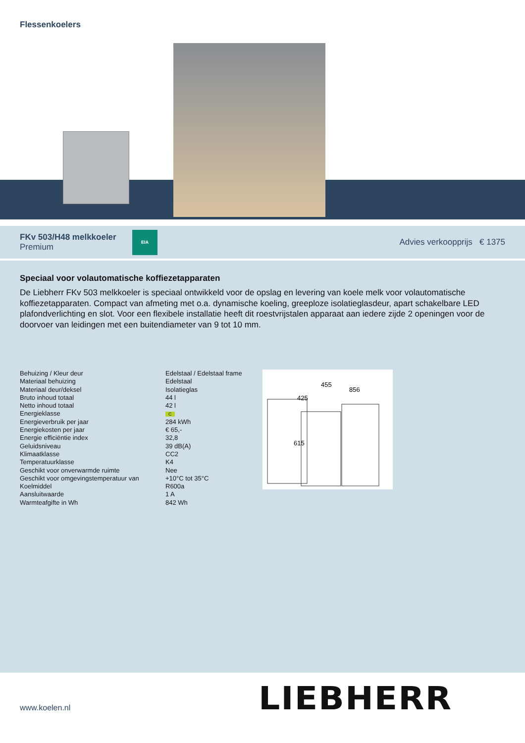Flessenkoelers
FKv 503/H48 melkkoeler
Premium
EIA
Advies verkoopprijs € 1375
Speciaal voor volautomatische koffiezetapparaten
De Liebherr FKv 503 melkkoeler is speciaal ontwikkeld voor de opslag en levering van koele melk voor volautomatische koffiezetapparaten. Compact van afmeting met o.a. dynamische koeling, greeploze isolatieglasdeur, apart schakelbare LED plafondverlichting en slot. Voor een flexibele installatie heeft dit roestvrijstalen apparaat aan iedere zijde 2 openingen voor de doorvoer van leidingen met een buitendiameter van 9 tot 10 mm.
| Behuizing / Kleur deur | Edelstaal / Edelstaal frame |
| Materiaal behuizing | Edelstaal |
| Materiaal deur/deksel | Isolatieglas |
| Bruto inhoud totaal | 44 l |
| Netto inhoud totaal | 42 l |
| Energieklasse | C |
| Energieverbruik per jaar | 284 kWh |
| Energiekosten per jaar | € 65,- |
| Energie efficiëntie index | 32,8 |
| Geluidsniveau | 39 dB(A) |
| Klimaatklasse | CC2 |
| Temperatuurklasse | K4 |
| Geschikt voor onverwarmde ruimte | Nee |
| Geschikt voor omgevingstemperatuur van | +10°C tot 35°C |
| Koelmiddel | R600a |
| Aansluitwaarde | 1 A |
| Warmteafgifte in Wh | 842 Wh |
615
425
455
856
www.koelen.nl LIEBHERR